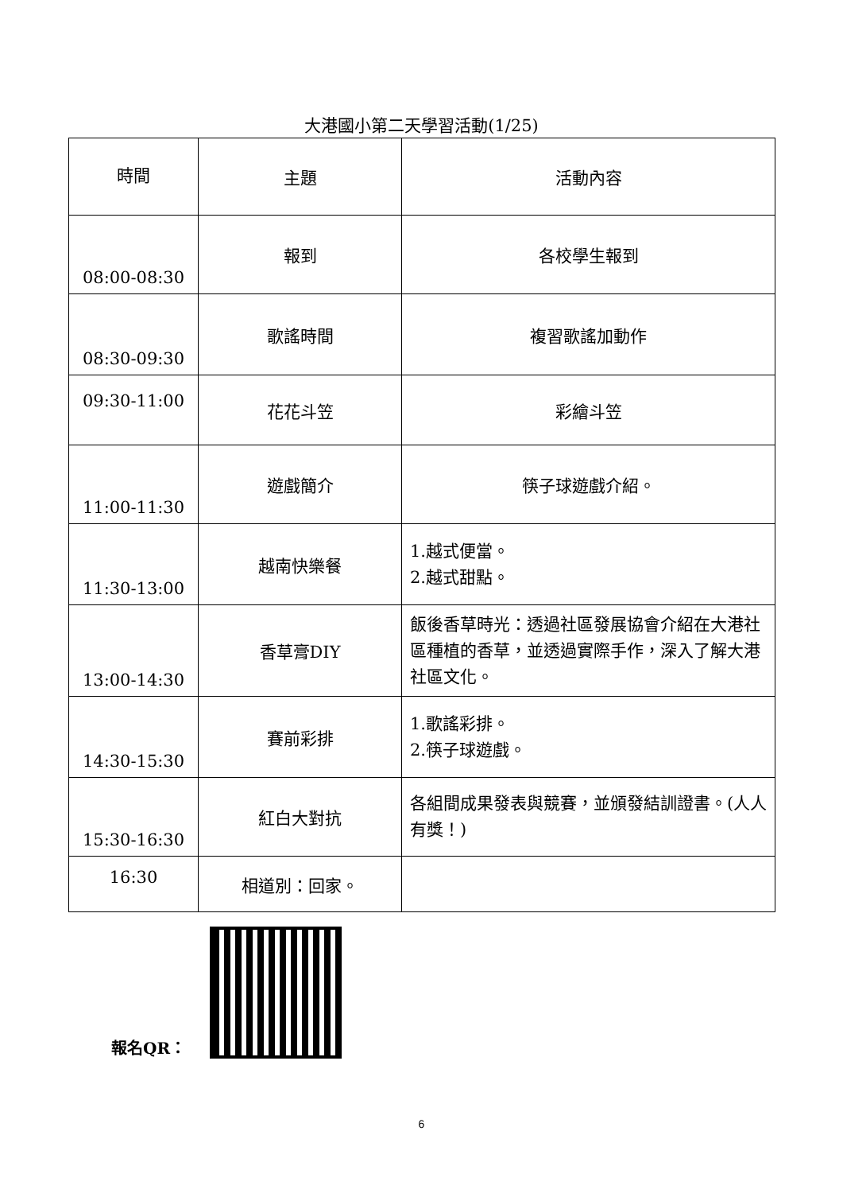大港國小第二天學習活動(1/25)
| 時間 | 主題 | 活動內容 |
| --- | --- | --- |
| 08:00-08:30 | 報到 | 各校學生報到 |
| 08:30-09:30 | 歌謠時間 | 複習歌謠加動作 |
| 09:30-11:00 | 花花斗笠 | 彩繪斗笠 |
| 11:00-11:30 | 遊戲簡介 | 筷子球遊戲介紹。 |
| 11:30-13:00 | 越南快樂餐 | 1.越式便當。 2.越式甜點。 |
| 13:00-14:30 | 香草膏DIY | 飯後香草時光：透過社區發展協會介紹在大港社區種植的香草，並透過實際手作，深入了解大港社區文化。 |
| 14:30-15:30 | 賽前彩排 | 1.歌謠彩排。 2.筷子球遊戲。 |
| 15:30-16:30 | 紅白大對抗 | 各組間成果發表與競賽，並頒發結訓證書。(人人有獎！) |
| 16:30 | 相道別：回家。 | |
報名QR：
6